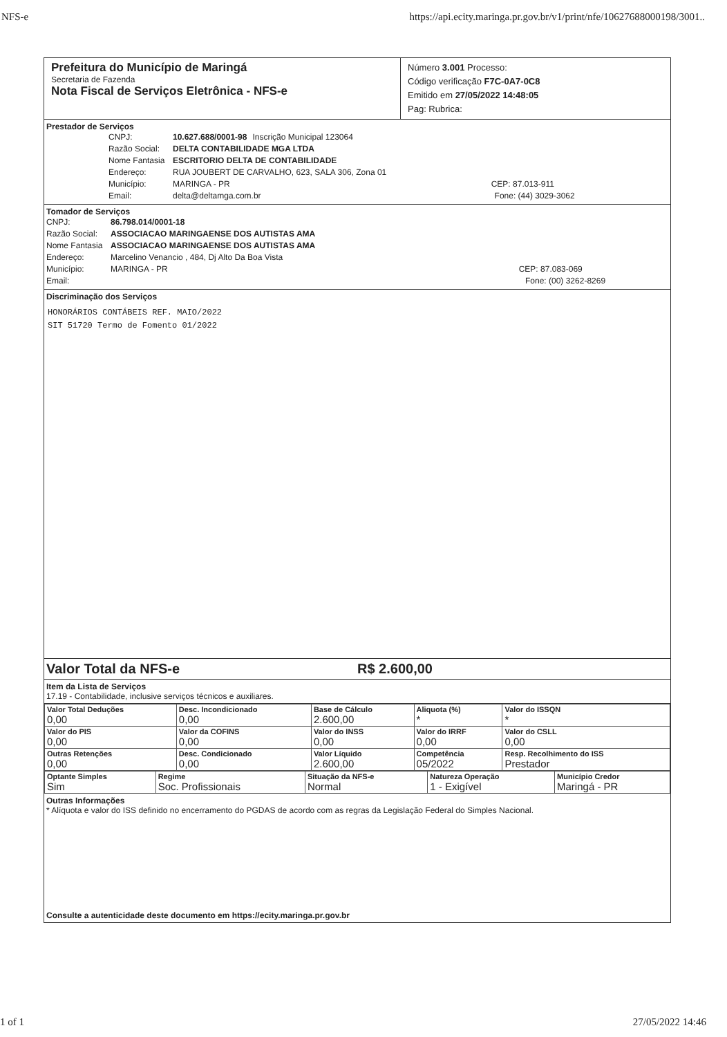NFS-e https://api.ecity.maringa.pr.gov.br/v1/print/nfe/10627688000198/3001..
Prefeitura do Município de Maringá
Secretaria de Fazenda
Nota Fiscal de Serviços Eletrônica - NFS-e
Número 3.001 Processo:
Código verificação F7C-0A7-0C8
Emitido em 27/05/2022 14:48:05
Pag: Rubrica:
Prestador de Serviços
CNPJ: 10.627.688/0001-98 Inscrição Municipal 123064
Razão Social: DELTA CONTABILIDADE MGA LTDA
Nome Fantasia ESCRITORIO DELTA DE CONTABILIDADE
Endereço: RUA JOUBERT DE CARVALHO, 623, SALA 306, Zona 01
Município: MARINGA - PR CEP: 87.013-911
Email: delta@deltamga.com.br Fone: (44) 3029-3062
Tomador de Serviços
CNPJ: 86.798.014/0001-18
Razão Social: ASSOCIACAO MARINGAENSE DOS AUTISTAS AMA
Nome Fantasia ASSOCIACAO MARINGAENSE DOS AUTISTAS AMA
Endereço: Marcelino Venancio , 484, Dj Alto Da Boa Vista
Município: MARINGA - PR CEP: 87.083-069
Email: Fone: (00) 3262-8269
Discriminação dos Serviços
HONORÁRIOS CONTÁBEIS REF. MAIO/2022
SIT 51720 Termo de Fomento 01/2022
Valor Total da NFS-e R$ 2.600,00
Item da Lista de Serviços
17.19 - Contabilidade, inclusive serviços técnicos e auxiliares.
| Valor Total Deduções 0,00 | Desc. Incondicionado 0,00 | Base de Cálculo 2.600,00 | Aliquota (%) * | Valor do ISSQN * |
| Valor do PIS 0,00 | Valor da COFINS 0,00 | Valor do INSS 0,00 | Valor do IRRF 0,00 | Valor do CSLL 0,00 |
| Outras Retenções 0,00 | Desc. Condicionado 0,00 | Valor Líquido 2.600,00 | Competência 05/2022 | Resp. Recolhimento do ISS Prestador |
| Optante Simples Sim | Regime Soc. Profissionais | Situação da NFS-e Normal | Natureza Operação 1 - Exigível | Município Credor Maringá - PR |
Outras Informações
* Alíquota e valor do ISS definido no encerramento do PGDAS de acordo com as regras da Legislação Federal do Simples Nacional.
Consulte a autenticidade deste documento em https://ecity.maringa.pr.gov.br
1 of 1 27/05/2022 14:46